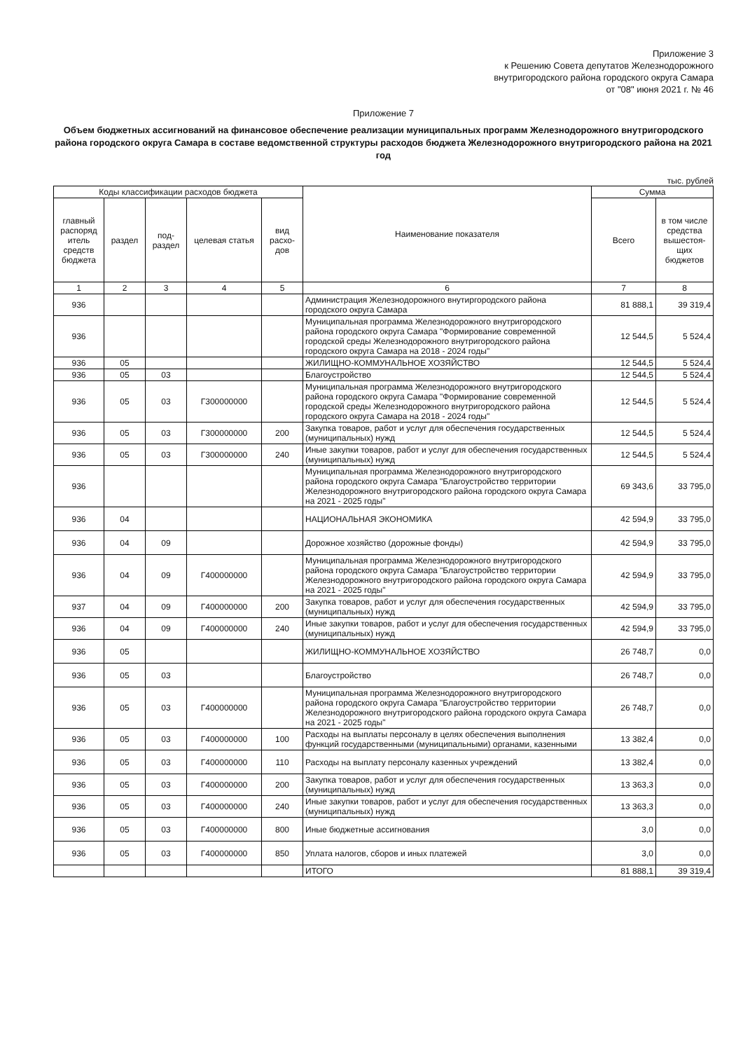Приложение 3
к Решению Совета депутатов Железнодорожного
внутригородского района городского округа Самара
от "08" июня 2021 г. № 46
Приложение 7
Объем бюджетных ассигнований на финансовое обеспечение реализации муниципальных программ Железнодорожного внутригородского района городского округа Самара в составе ведомственной структуры расходов бюджета Железнодорожного внутригородского района на 2021 год
тыс. рублей
| Коды классификации расходов бюджета | | | | | Наименование показателя | Сумма | |
| --- | --- | --- | --- | --- | --- | --- | --- |
| главный распоряд итель средств бюджета | раздел | под-раздел | целевая статья | вид расхо-дов | | Всего | в том числе средства вышестоя-щих бюджетов |
| 1 | 2 | 3 | 4 | 5 | 6 | 7 | 8 |
| 936 | | | | | Администрация Железнодорожного внутиргородского района городского округа Самара | 81 888,1 | 39 319,4 |
| 936 | | | | | Муниципальная программа Железнодорожного внутригородского района городского округа Самара "Формирование современной городской среды Железнодорожного внутригородского района городского округа Самара на 2018 - 2024 годы" | 12 544,5 | 5 524,4 |
| 936 | 05 | | | | ЖИЛИЩНО-КОММУНАЛЬНОЕ ХОЗЯЙСТВО | 12 544,5 | 5 524,4 |
| 936 | 05 | 03 | | | Благоустройство | 12 544,5 | 5 524,4 |
| 936 | 05 | 03 | Г300000000 | | Муниципальная программа Железнодорожного внутригородского района городского округа Самара "Формирование современной городской среды Железнодорожного внутригородского района городского округа Самара на 2018 - 2024 годы" | 12 544,5 | 5 524,4 |
| 936 | 05 | 03 | Г300000000 | 200 | Закупка товаров, работ и услуг для обеспечения государственных (муниципальных) нужд | 12 544,5 | 5 524,4 |
| 936 | 05 | 03 | Г300000000 | 240 | Иные закупки товаров, работ и услуг для обеспечения государственных (муниципальных) нужд | 12 544,5 | 5 524,4 |
| 936 | | | | | Муниципальная программа Железнодорожного внутригородского района городского округа Самара "Благоустройство территории Железнодорожного внутригородского района городского округа Самара на 2021 - 2025 годы" | 69 343,6 | 33 795,0 |
| 936 | 04 | | | | НАЦИОНАЛЬНАЯ ЭКОНОМИКА | 42 594,9 | 33 795,0 |
| 936 | 04 | 09 | | | Дорожное хозяйство (дорожные фонды) | 42 594,9 | 33 795,0 |
| 936 | 04 | 09 | Г400000000 | | Муниципальная программа Железнодорожного внутригородского района городского округа Самара "Благоустройство территории Железнодорожного внутригородского района городского округа Самара на 2021 - 2025 годы" | 42 594,9 | 33 795,0 |
| 937 | 04 | 09 | Г400000000 | 200 | Закупка товаров, работ и услуг для обеспечения государственных (муниципальных) нужд | 42 594,9 | 33 795,0 |
| 936 | 04 | 09 | Г400000000 | 240 | Иные закупки товаров, работ и услуг для обеспечения государственных (муниципальных) нужд | 42 594,9 | 33 795,0 |
| 936 | 05 | | | | ЖИЛИЩНО-КОММУНАЛЬНОЕ ХОЗЯЙСТВО | 26 748,7 | 0,0 |
| 936 | 05 | 03 | | | Благоустройство | 26 748,7 | 0,0 |
| 936 | 05 | 03 | Г400000000 | | Муниципальная программа Железнодорожного внутригородского района городского округа Самара "Благоустройство территории Железнодорожного внутригородского района городского округа Самара на 2021 - 2025 годы" | 26 748,7 | 0,0 |
| 936 | 05 | 03 | Г400000000 | 100 | Расходы на выплаты персоналу в целях обеспечения выполнения функций государственными (муниципальными) органами, казенными | 13 382,4 | 0,0 |
| 936 | 05 | 03 | Г400000000 | 110 | Расходы на выплату персоналу казенных учреждений | 13 382,4 | 0,0 |
| 936 | 05 | 03 | Г400000000 | 200 | Закупка товаров, работ и услуг для обеспечения государственных (муниципальных) нужд | 13 363,3 | 0,0 |
| 936 | 05 | 03 | Г400000000 | 240 | Иные закупки товаров, работ и услуг для обеспечения государственных (муниципальных) нужд | 13 363,3 | 0,0 |
| 936 | 05 | 03 | Г400000000 | 800 | Иные бюджетные ассигнования | 3,0 | 0,0 |
| 936 | 05 | 03 | Г400000000 | 850 | Уплата налогов, сборов и иных платежей | 3,0 | 0,0 |
| | | | | | ИТОГО | 81 888,1 | 39 319,4 |